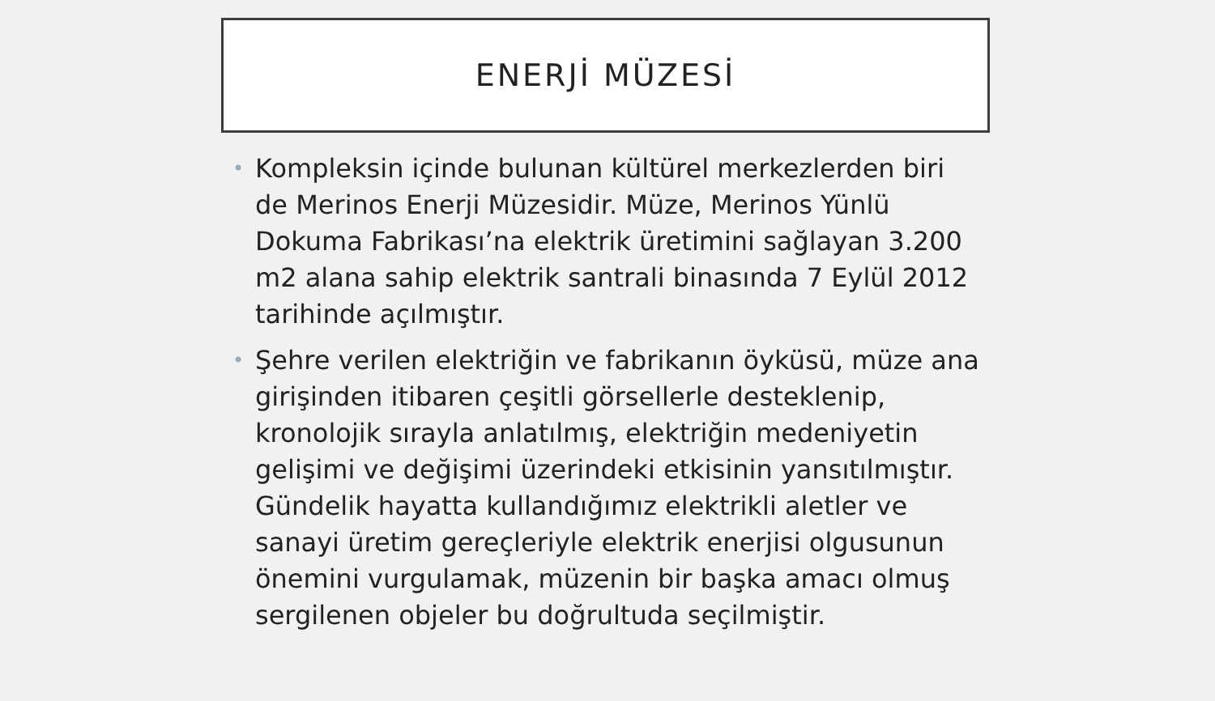ENERJİ MÜZESİ
• Kompleksin içinde bulunan kültürel merkezlerden biri de Merinos Enerji Müzesidir. Müze, Merinos Yünlü Dokuma Fabrikası’na elektrik üretimini sağlayan 3.200 m2 alana sahip elektrik santrali binasında 7 Eylül 2012 tarihinde açılmıştır.
• Şehre verilen elektriğin ve fabrikanın öyküsü, müze ana girişinden itibaren çeşitli görsellerle desteklenip, kronolojik sırayla anlatılmış, elektriğin medeniyetin gelişimi ve değişimi üzerindeki etkisinin yansıtılmıştır. Gündelik hayatta kullandığımız elektrikli aletler ve sanayi üretim gereçleriyle elektrik enerjisi olgusunun önemini vurgulamak, müzenin bir başka amacı olmuş sergilenen objeler bu doğrultuda seçilmiştir.